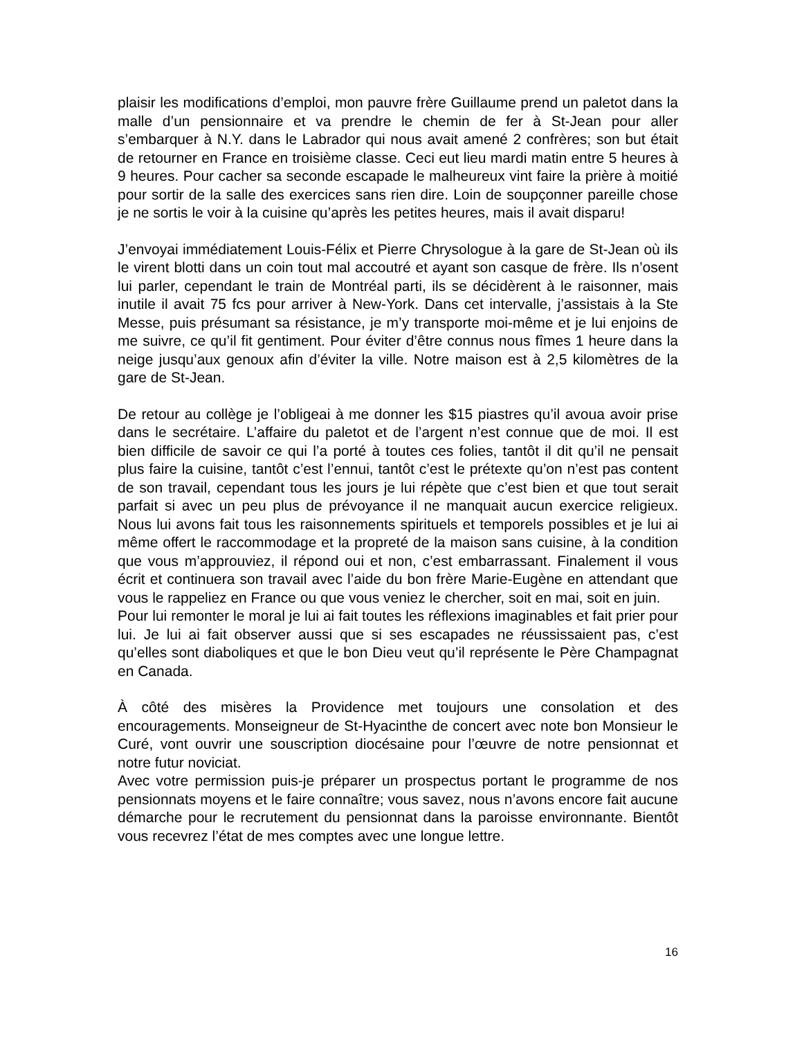plaisir les modifications d’emploi, mon pauvre frère Guillaume prend un paletot dans la malle d’un pensionnaire et va prendre le chemin de fer à St-Jean pour aller s’embarquer à N.Y. dans le Labrador qui nous avait amené 2 confrères; son but était de retourner en France en troisième classe. Ceci eut lieu mardi matin entre 5 heures à 9 heures. Pour cacher sa seconde escapade le malheureux vint faire la prière à moitié pour sortir de la salle des exercices sans rien dire. Loin de soupçonner pareille chose je ne sortis le voir à la cuisine qu’après les petites heures, mais il avait disparu!
J’envoyai immédiatement Louis-Félix et Pierre Chrysologue à la gare de St-Jean où ils le virent blotti dans un coin tout mal accoutré et ayant son casque de frère. Ils n’osent lui parler, cependant le train de Montréal parti, ils se décidèrent à le raisonner, mais inutile il avait 75 fcs pour arriver à New-York. Dans cet intervalle, j’assistais à la Ste Messe, puis présumant sa résistance, je m’y transporte moi-même et je lui enjoins de me suivre, ce qu’il fit gentiment. Pour éviter d’être connus nous fîmes 1 heure dans la neige jusqu’aux genoux afin d’éviter la ville. Notre maison est à 2,5 kilomètres de la gare de St-Jean.
De retour au collège je l’obligeai à me donner les $15 piastres qu’il avoua avoir prise dans le secrétaire. L’affaire du paletot et de l’argent n’est connue que de moi. Il est bien difficile de savoir ce qui l’a porté à toutes ces folies, tantôt il dit qu’il ne pensait plus faire la cuisine, tantôt c’est l’ennui, tantôt c’est le prétexte qu’on n’est pas content de son travail, cependant tous les jours je lui répète que c’est bien et que tout serait parfait si avec un peu plus de prévoyance il ne manquait aucun exercice religieux. Nous lui avons fait tous les raisonnements spirituels et temporels possibles et je lui ai même offert le raccommodage et la propreté de la maison sans cuisine, à la condition que vous m’approuviez, il répond oui et non, c’est embarrassant. Finalement il vous écrit et continuera son travail avec l’aide du bon frère Marie-Eugène en attendant que vous le rappeliez en France ou que vous veniez le chercher, soit en mai, soit en juin.
Pour lui remonter le moral je lui ai fait toutes les réflexions imaginables et fait prier pour lui. Je lui ai fait observer aussi que si ses escapades ne réussissaient pas, c’est qu’elles sont diaboliques et que le bon Dieu veut qu’il représente le Père Champagnat en Canada.
À côté des misères la Providence met toujours une consolation et des encouragements. Monseigneur de St-Hyacinthe de concert avec note bon Monsieur le Curé, vont ouvrir une souscription diocésaine pour l’œuvre de notre pensionnat et notre futur noviciat.
Avec votre permission puis-je préparer un prospectus portant le programme de nos pensionnats moyens et le faire connaître; vous savez, nous n’avons encore fait aucune démarche pour le recrutement du pensionnat dans la paroisse environnante. Bientôt vous recevrez l’état de mes comptes avec une longue lettre.
16